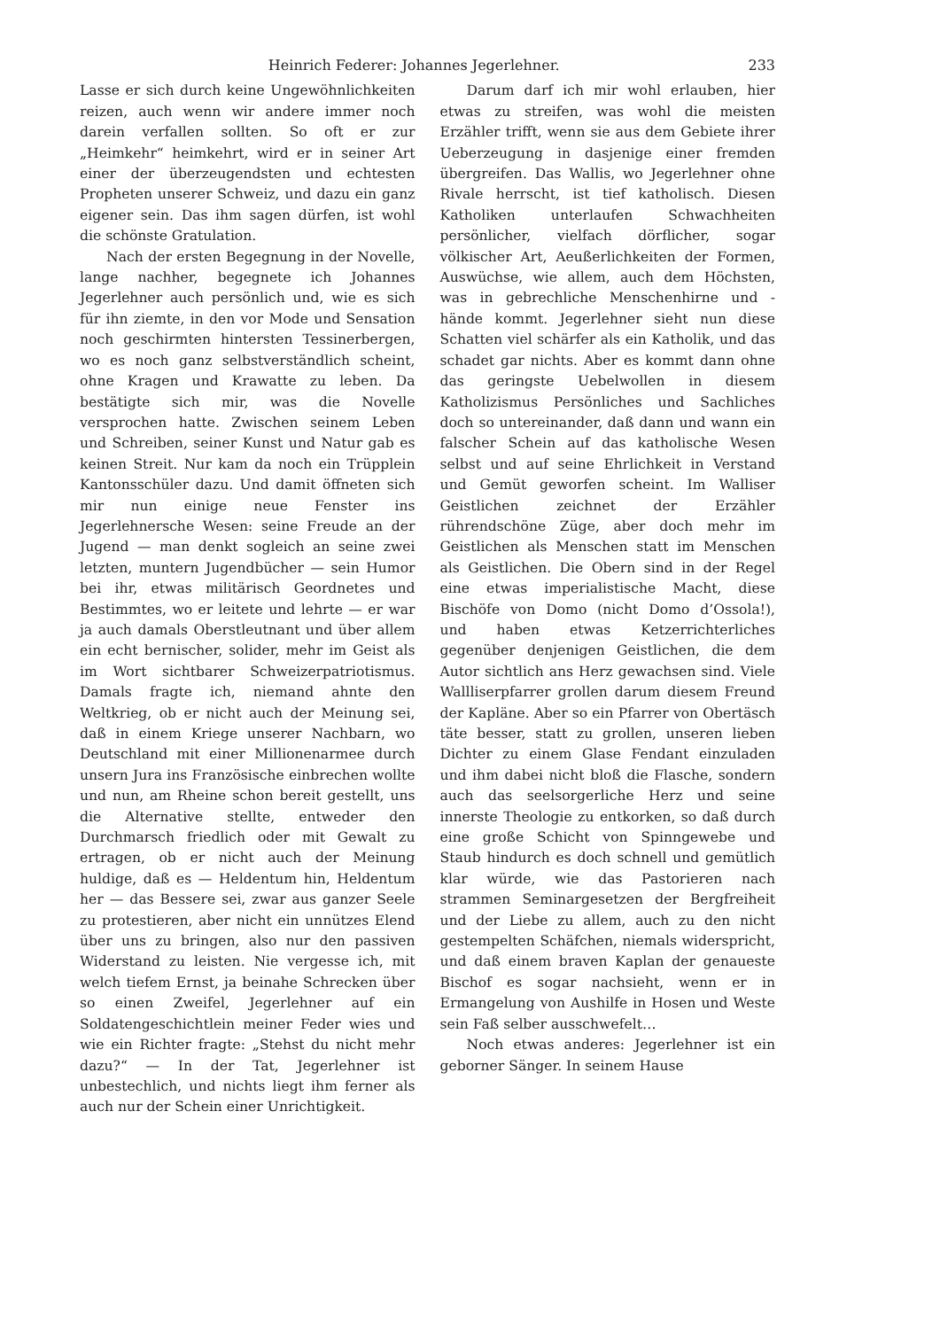Heinrich Federer: Johannes Jegerlehner. 233
Lasse er sich durch keine Ungewöhnlichkeiten reizen, auch wenn wir andere immer noch darein verfallen sollten. So oft er zur „Heimkehr“ heimkehrt, wird er in seiner Art einer der überzeugendsten und echtesten Propheten unserer Schweiz, und dazu ein ganz eigener sein. Das ihm sagen dürfen, ist wohl die schönste Gratulation.
Nach der ersten Begegnung in der Novelle, lange nachher, begegnete ich Johannes Jegerlehner auch persönlich und, wie es sich für ihn ziemte, in den vor Mode und Sensation noch geschirmten hintersten Tessinerbergen, wo es noch ganz selbstverständlich scheint, ohne Kragen und Krawatte zu leben. Da bestätigte sich mir, was die Novelle versprochen hatte. Zwischen seinem Leben und Schreiben, seiner Kunst und Natur gab es keinen Streit. Nur kam da noch ein Trüpplein Kantonsschüler dazu. Und damit öffneten sich mir nun einige neue Fenster ins Jegerlehnersche Wesen: seine Freude an der Jugend — man denkt sogleich an seine zwei letzten, muntern Jugendbücher — sein Humor bei ihr, etwas militärisch Geordnetes und Bestimmtes, wo er leitete und lehrte — er war ja auch damals Oberstleutnant und über allem ein echt bernischer, solider, mehr im Geist als im Wort sichtbarer Schweizerpatriotismus. Damals fragte ich, niemand ahnte den Weltkrieg, ob er nicht auch der Meinung sei, daß in einem Kriege unserer Nachbarn, wo Deutschland mit einer Millionenarmee durch unsern Jura ins Französische einbrechen wollte und nun, am Rheine schon bereit gestellt, uns die Alternative stellte, entweder den Durchmarsch friedlich oder mit Gewalt zu ertragen, ob er nicht auch der Meinung huldige, daß es — Heldentum hin, Heldentum her — das Bessere sei, zwar aus ganzer Seele zu protestieren, aber nicht ein unnützes Elend über uns zu bringen, also nur den passiven Widerstand zu leisten. Nie vergesse ich, mit welch tiefem Ernst, ja beinahe Schrecken über so einen Zweifel, Jegerlehner auf ein Soldatengeschichtlein meiner Feder wies und wie ein Richter fragte: „Stehst du nicht mehr dazu?“ — In der Tat, Jegerlehner ist unbestechlich, und nichts liegt ihm ferner als auch nur der Schein einer Unrichtigkeit.
Darum darf ich mir wohl erlauben, hier etwas zu streifen, was wohl die meisten Erzähler trifft, wenn sie aus dem Gebiete ihrer Ueberzeugung in dasjenige einer fremden übergreifen. Das Wallis, wo Jegerlehner ohne Rivale herrscht, ist tief katholisch. Diesen Katholiken unterlaufen Schwachheiten persönlicher, vielfach dörflicher, sogar völkischer Art, Aeußerlichkeiten der Formen, Auswüchse, wie allem, auch dem Höchsten, was in gebrechliche Menschenhirne und -hände kommt. Jegerlehner sieht nun diese Schatten viel schärfer als ein Katholik, und das schadet gar nichts. Aber es kommt dann ohne das geringste Uebelwollen in diesem Katholizismus Persönliches und Sachliches doch so untereinander, daß dann und wann ein falscher Schein auf das katholische Wesen selbst und auf seine Ehrlichkeit in Verstand und Gemüt geworfen scheint. Im Walliser Geistlichen zeichnet der Erzähler rührendschöne Züge, aber doch mehr im Geistlichen als Menschen statt im Menschen als Geistlichen. Die Obern sind in der Regel eine etwas imperialistische Macht, diese Bischöfe von Domo (nicht Domo d’Ossola!), und haben etwas Ketzerrichterliches gegenüber denjenigen Geistlichen, die dem Autor sichtlich ans Herz gewachsen sind. Viele Wallliserpfarrer grollen darum diesem Freund der Kapläne. Aber so ein Pfarrer von Obertäsch täte besser, statt zu grollen, unseren lieben Dichter zu einem Glase Fendant einzuladen und ihm dabei nicht bloß die Flasche, sondern auch das seelsorgerliche Herz und seine innerste Theologie zu entkorken, so daß durch eine große Schicht von Spinngewebe und Staub hindurch es doch schnell und gemütlich klar würde, wie das Pastorieren nach strammen Seminargesetzen der Bergfreiheit und der Liebe zu allem, auch zu den nicht gestempelten Schäfchen, niemals widerspricht, und daß einem braven Kaplan der genaueste Bischof es sogar nachsieht, wenn er in Ermangelung von Aushilfe in Hosen und Weste sein Faß selber ausschwefelt…
Noch etwas anderes: Jegerlehner ist ein geborner Sänger. In seinem Hause